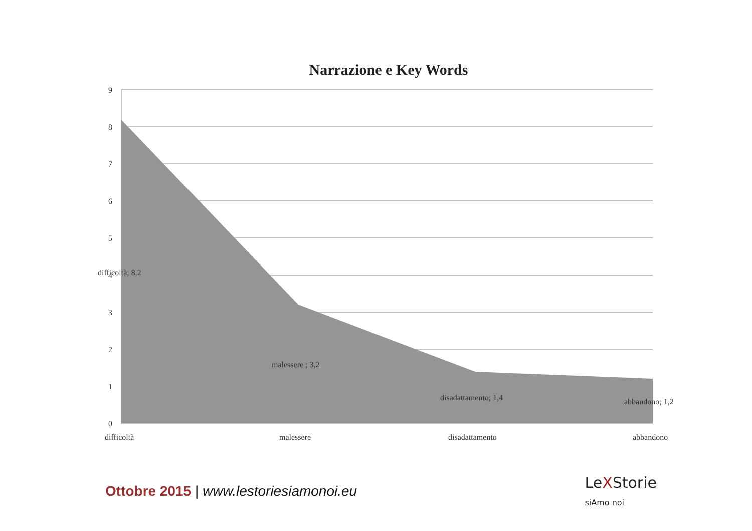Narrazione e Key Words
9
8
7
6
5
4
3
2
1
0
difficoltà; 8,2
malessere ; 3,2
disadattamento; 1,4
abbandono; 1,2
difficoltà
malessere
disadattamento
abbandono
Ottobre 2015 | www.lestoriesiamonoi.eu
LeXStorie
siAmo noi